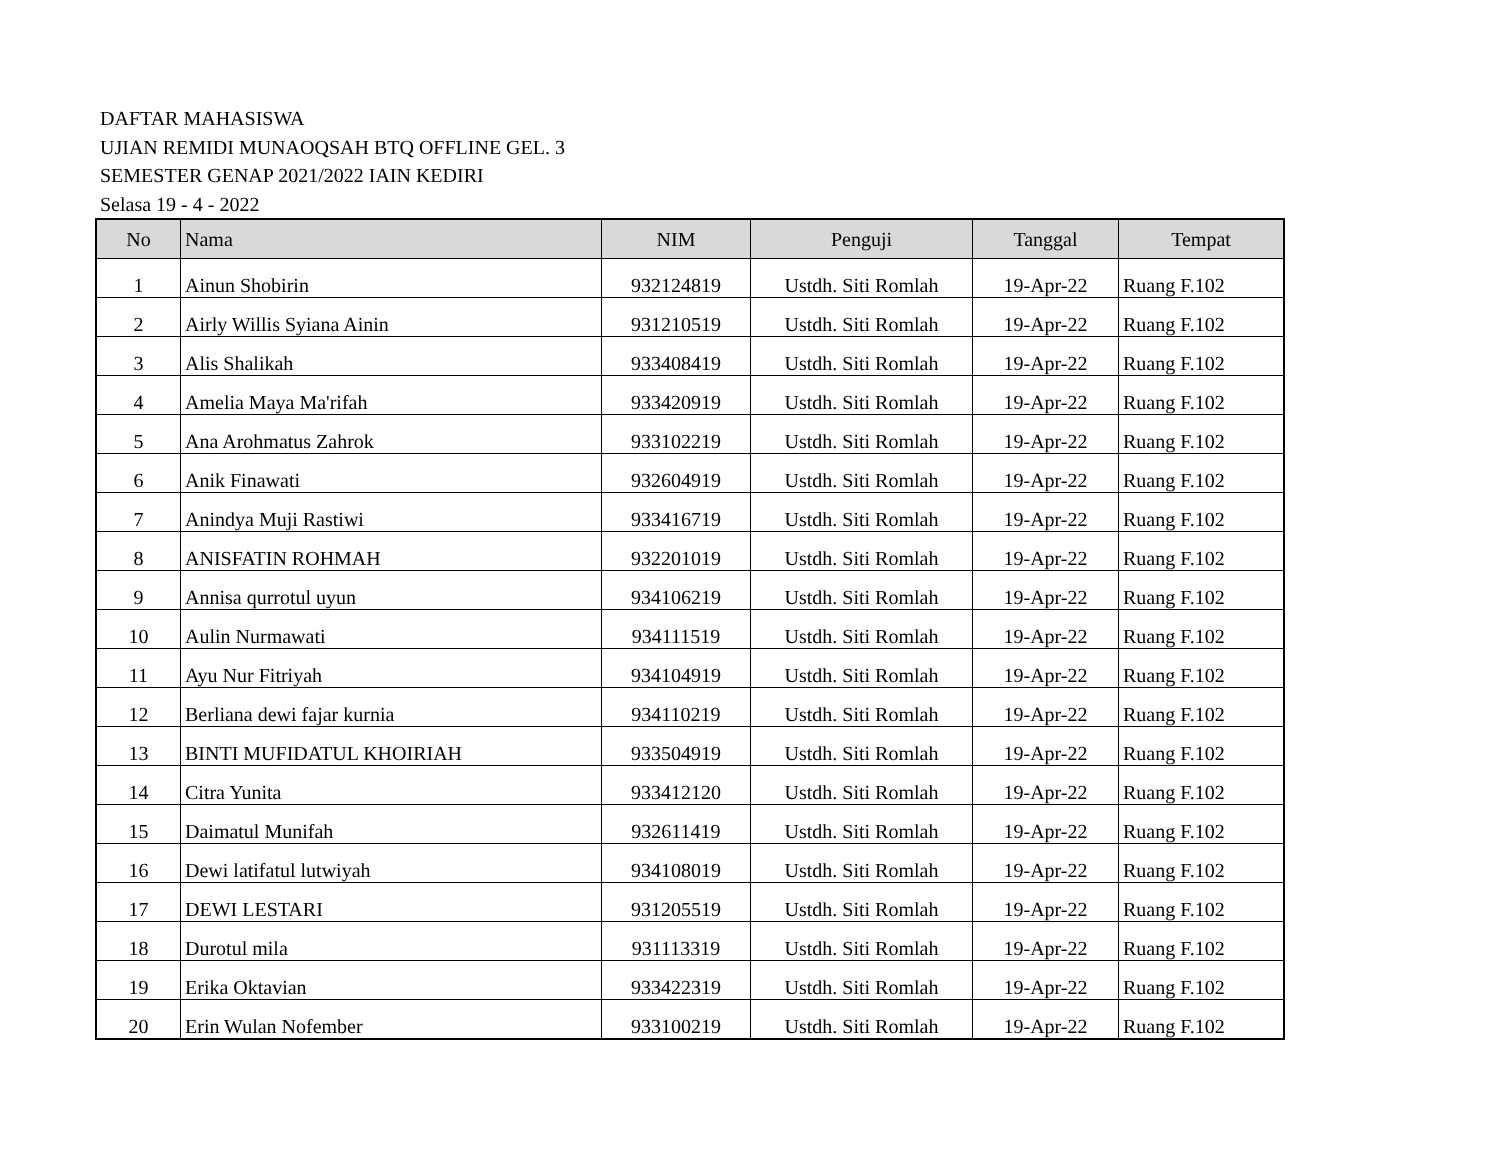DAFTAR MAHASISWA
UJIAN REMIDI MUNAOQSAH BTQ OFFLINE GEL. 3
SEMESTER GENAP 2021/2022 IAIN KEDIRI
Selasa 19 - 4 - 2022
| No | Nama | NIM | Penguji | Tanggal | Tempat |
| --- | --- | --- | --- | --- | --- |
| 1 | Ainun Shobirin | 932124819 | Ustdh. Siti Romlah | 19-Apr-22 | Ruang F.102 |
| 2 | Airly Willis Syiana Ainin | 931210519 | Ustdh. Siti Romlah | 19-Apr-22 | Ruang F.102 |
| 3 | Alis Shalikah | 933408419 | Ustdh. Siti Romlah | 19-Apr-22 | Ruang F.102 |
| 4 | Amelia Maya Ma'rifah | 933420919 | Ustdh. Siti Romlah | 19-Apr-22 | Ruang F.102 |
| 5 | Ana Arohmatus Zahrok | 933102219 | Ustdh. Siti Romlah | 19-Apr-22 | Ruang F.102 |
| 6 | Anik Finawati | 932604919 | Ustdh. Siti Romlah | 19-Apr-22 | Ruang F.102 |
| 7 | Anindya Muji Rastiwi | 933416719 | Ustdh. Siti Romlah | 19-Apr-22 | Ruang F.102 |
| 8 | ANISFATIN ROHMAH | 932201019 | Ustdh. Siti Romlah | 19-Apr-22 | Ruang F.102 |
| 9 | Annisa qurrotul uyun | 934106219 | Ustdh. Siti Romlah | 19-Apr-22 | Ruang F.102 |
| 10 | Aulin Nurmawati | 934111519 | Ustdh. Siti Romlah | 19-Apr-22 | Ruang F.102 |
| 11 | Ayu Nur Fitriyah | 934104919 | Ustdh. Siti Romlah | 19-Apr-22 | Ruang F.102 |
| 12 | Berliana dewi fajar kurnia | 934110219 | Ustdh. Siti Romlah | 19-Apr-22 | Ruang F.102 |
| 13 | BINTI MUFIDATUL KHOIRIAH | 933504919 | Ustdh. Siti Romlah | 19-Apr-22 | Ruang F.102 |
| 14 | Citra Yunita | 933412120 | Ustdh. Siti Romlah | 19-Apr-22 | Ruang F.102 |
| 15 | Daimatul Munifah | 932611419 | Ustdh. Siti Romlah | 19-Apr-22 | Ruang F.102 |
| 16 | Dewi latifatul lutwiyah | 934108019 | Ustdh. Siti Romlah | 19-Apr-22 | Ruang F.102 |
| 17 | DEWI LESTARI | 931205519 | Ustdh. Siti Romlah | 19-Apr-22 | Ruang F.102 |
| 18 | Durotul mila | 931113319 | Ustdh. Siti Romlah | 19-Apr-22 | Ruang F.102 |
| 19 | Erika Oktavian | 933422319 | Ustdh. Siti Romlah | 19-Apr-22 | Ruang F.102 |
| 20 | Erin Wulan Nofember | 933100219 | Ustdh. Siti Romlah | 19-Apr-22 | Ruang F.102 |